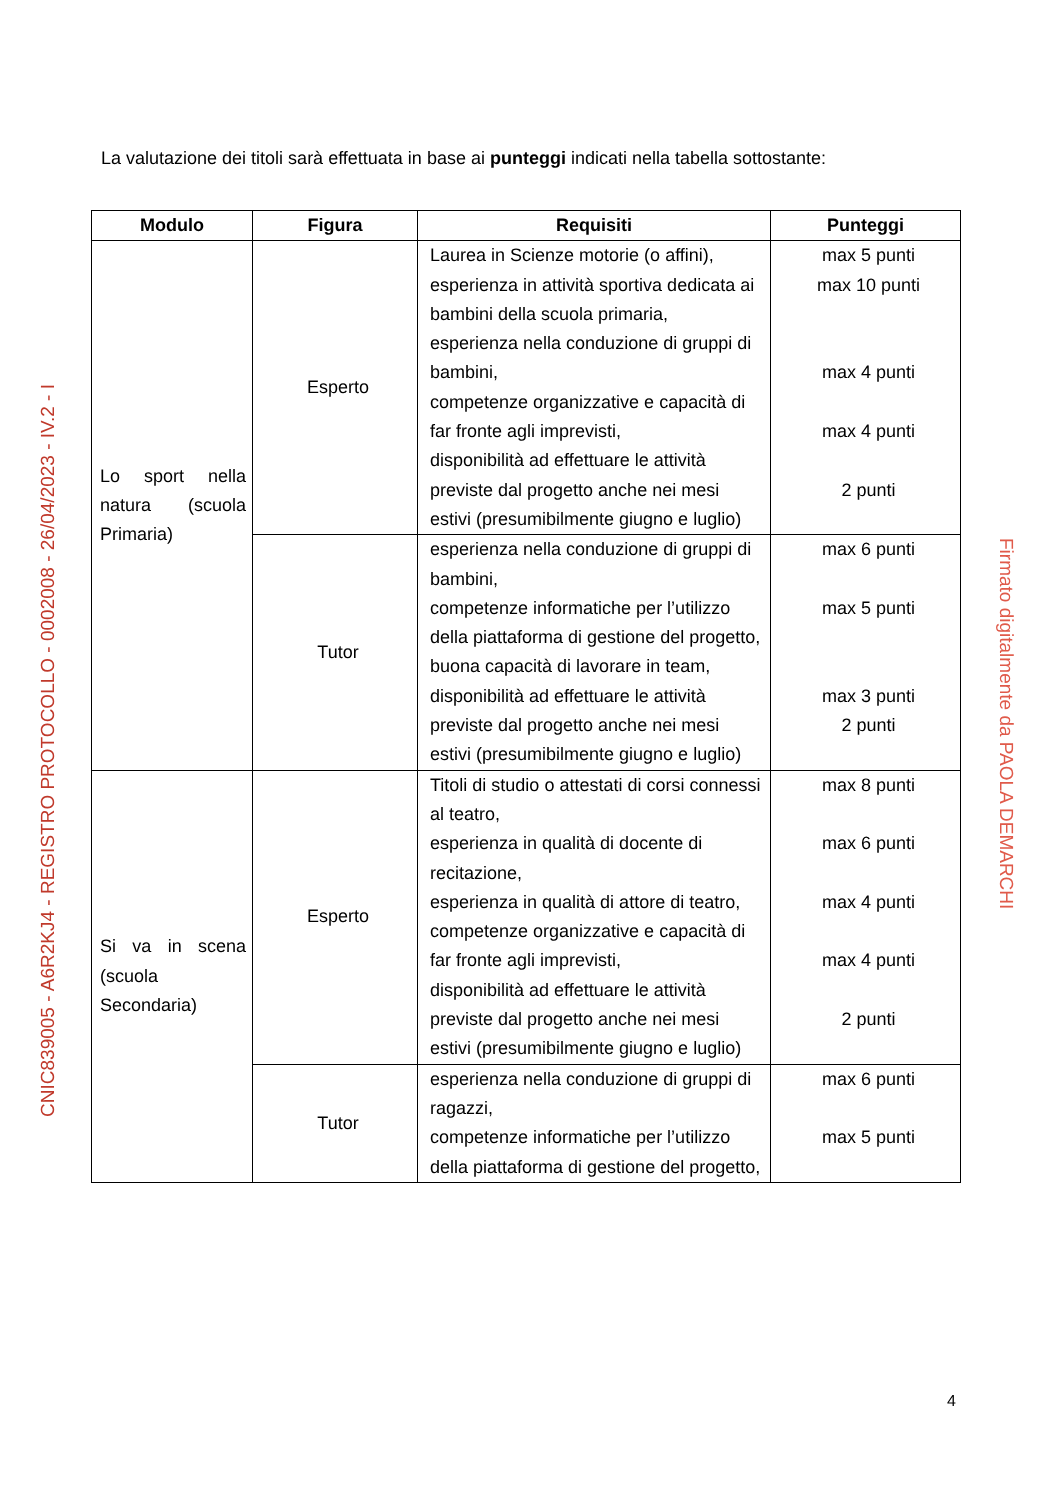CNIC839005 - A6R2KJ4 - REGISTRO PROTOCOLLO - 0002008 - 26/04/2023 - IV.2 - I
Firmato digitalmente da PAOLA DEMARCHI
La valutazione dei titoli sarà effettuata in base ai punteggi indicati nella tabella sottostante:
| Modulo | Figura | Requisiti | Punteggi |
| --- | --- | --- | --- |
| Lo sport nella natura (scuola Primaria) | Esperto | Laurea in Scienze motorie (o affini), esperienza in attività sportiva dedicata ai bambini della scuola primaria, esperienza nella conduzione di gruppi di bambini, competenze organizzative e capacità di far fronte agli imprevisti, disponibilità ad effettuare le attività previste dal progetto anche nei mesi estivi (presumibilmente giugno e luglio) | max 5 punti max 10 punti max 4 punti max 4 punti 2 punti |
| | Tutor | esperienza nella conduzione di gruppi di bambini, competenze informatiche per l’utilizzo della piattaforma di gestione del progetto, buona capacità di lavorare in team, disponibilità ad effettuare le attività previste dal progetto anche nei mesi estivi (presumibilmente giugno e luglio) | max 6 punti max 5 punti max 3 punti 2 punti |
| Si va in scena (scuola Secondaria) | Esperto | Titoli di studio o attestati di corsi connessi al teatro, esperienza in qualità di docente di recitazione, esperienza in qualità di attore di teatro, competenze organizzative e capacità di far fronte agli imprevisti, disponibilità ad effettuare le attività previste dal progetto anche nei mesi estivi (presumibilmente giugno e luglio) | max 8 punti max 6 punti max 4 punti max 4 punti 2 punti |
| | Tutor | esperienza nella conduzione di gruppi di ragazzi, competenze informatiche per l’utilizzo della piattaforma di gestione del progetto, | max 6 punti max 5 punti |
4